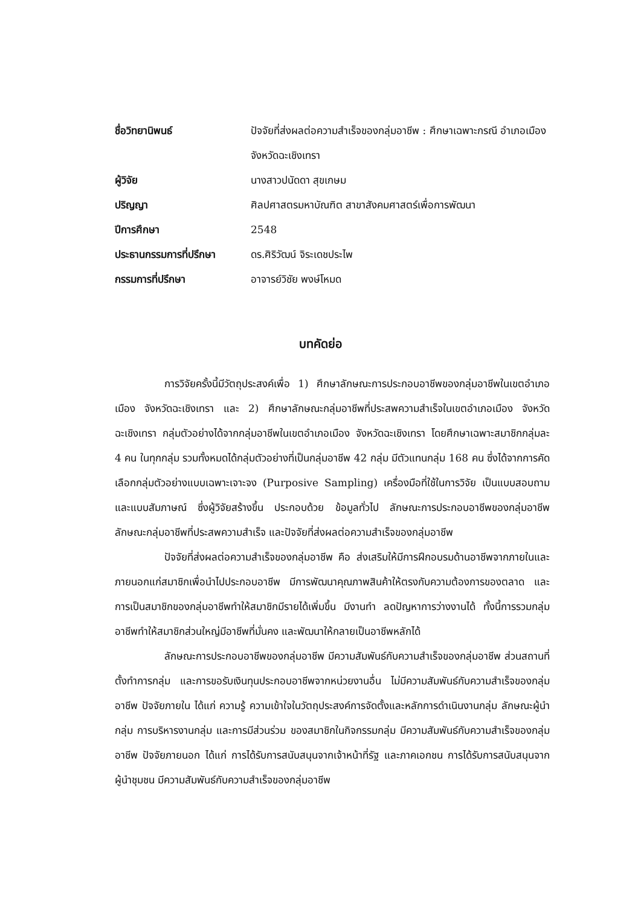ชื่อวิทยานิพนธ์ ปัจจัยที่ส่งผลต่อความสำเร็จของกลุ่มอาชีพ : ศึกษาเฉพาะกรณี อำเภอเมือง จังหวัดฉะเชิงเทรา
ผู้วิจัย นางสาวปนัดดา สุขเกษม
ปริญญา ศิลปศาสตรมหาบัณฑิต สาขาสังคมศาสตร์เพื่อการพัฒนา
ปีการศึกษา 2548
ประธานกรรมการที่ปรึกษา ดร.ศิริวัฒน์ จิระเดชประไพ
กรรมการที่ปรึกษา อาจารย์วิชัย พงษ์โหมด
บทคัดย่อ
การวิจัยครั้งนี้มีวัตถุประสงค์เพื่อ 1) ศึกษาลักษณะการประกอบอาชีพของกลุ่มอาชีพในเขตอำเภอเมือง จังหวัดฉะเชิงเทรา และ 2) ศึกษาลักษณะกลุ่มอาชีพที่ประสพความสำเร็จในเขตอำเภอเมือง จังหวัดฉะเชิงเทรา กลุ่มตัวอย่างได้จากกลุ่มอาชีพในเขตอำเภอเมือง จังหวัดฉะเชิงเทรา โดยศึกษาเฉพาะสมาชิกกลุ่มละ 4 คน ในทุกกลุ่ม รวมทั้งหมดได้กลุ่มตัวอย่างที่เป็นกลุ่มอาชีพ 42 กลุ่ม มีตัวแทนกลุ่ม 168 คน ซึ่งได้จากการคัดเลือกกลุ่มตัวอย่างแบบเฉพาะเจาะจง (Purposive Sampling) เครื่องมือที่ใช้ในการวิจัย เป็นแบบสอบถามและแบบสัมภาษณ์ ซึ่งผู้วิจัยสร้างขึ้น ประกอบด้วย ข้อมูลทั่วไป ลักษณะการประกอบอาชีพของกลุ่มอาชีพ ลักษณะกลุ่มอาชีพที่ประสพความสำเร็จ และปัจจัยที่ส่งผลต่อความสำเร็จของกลุ่มอาชีพ
ปัจจัยที่ส่งผลต่อความสำเร็จของกลุ่มอาชีพ คือ ส่งเสริมให้มีการฝึกอบรมด้านอาชีพจากภายในและภายนอกแก่สมาชิกเพื่อนำไปประกอบอาชีพ มีการพัฒนาคุณภาพสินค้าให้ตรงกับความต้องการของตลาด และการเป็นสมาชิกของกลุ่มอาชีพทำให้สมาชิกมีรายได้เพิ่มขึ้น มีงานทำ ลดปัญหาการว่างงานได้ ทั้งนี้การรวมกลุ่มอาชีพทำให้สมาชิกส่วนใหญ่มีอาชีพที่มั่นคง และพัฒนาให้กลายเป็นอาชีพหลักได้
ลักษณะการประกอบอาชีพของกลุ่มอาชีพ มีความสัมพันธ์กับความสำเร็จของกลุ่มอาชีพ ส่วนสถานที่ตั้งทำการกลุ่ม และการขอรับเงินทุนประกอบอาชีพจากหน่วยงานอื่น ไม่มีความสัมพันธ์กับความสำเร็จของกลุ่มอาชีพ ปัจจัยภายใน ได้แก่ ความรู้ ความเข้าใจในวัตถุประสงค์การจัดตั้งและหลักการดำเนินงานกลุ่ม ลักษณะผู้นำกลุ่ม การบริหารงานกลุ่ม และการมีส่วนร่วม ของสมาชิกในกิจกรรมกลุ่ม มีความสัมพันธ์กับความสำเร็จของกลุ่มอาชีพ ปัจจัยภายนอก ได้แก่ การได้รับการสนับสนุนจากเจ้าหน้าที่รัฐ และภาคเอกชน การได้รับการสนับสนุนจากผู้นำชุมชน มีความสัมพันธ์กับความสำเร็จของกลุ่มอาชีพ